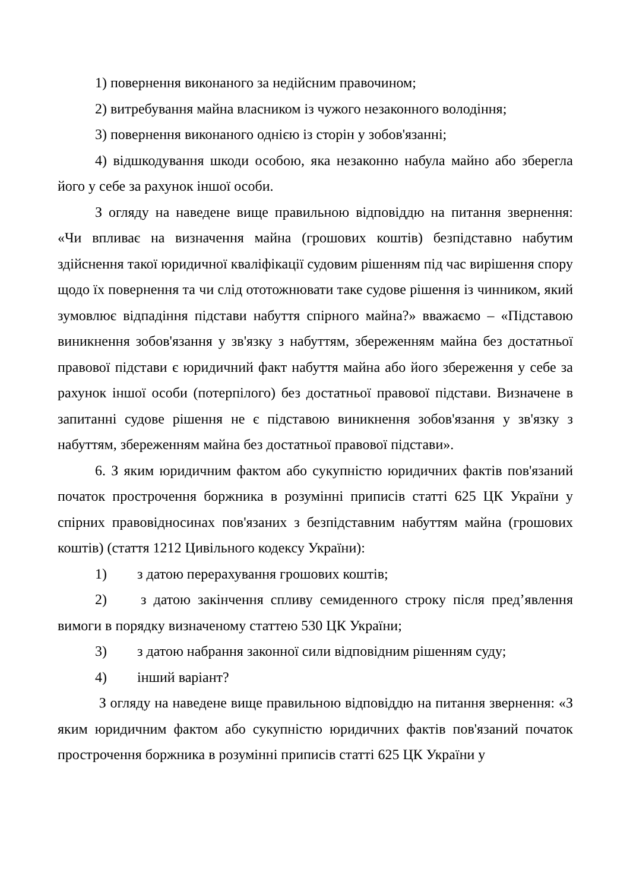1) повернення виконаного за недійсним правочином;
2) витребування майна власником із чужого незаконного володіння;
3) повернення виконаного однією із сторін у зобов'язанні;
4) відшкодування шкоди особою, яка незаконно набула майно або зберегла його у себе за рахунок іншої особи.
З огляду на наведене вище правильною відповіддю на питання звернення: «Чи впливає на визначення майна (грошових коштів) безпідставно набутим здійснення такої юридичної кваліфікації судовим рішенням під час вирішення спору щодо їх повернення та чи слід ототожнювати таке судове рішення із чинником, який зумовлює відпадіння підстави набуття спірного майна?» вважаємо – «Підставою виникнення зобов'язання у зв'язку з набуттям, збереженням майна без достатньої правової підстави є юридичний факт набуття майна або його збереження у себе за рахунок іншої особи (потерпілого) без достатньої правової підстави. Визначене в запитанні судове рішення не є підставою виникнення зобов'язання у зв'язку з набуттям, збереженням майна без достатньої правової підстави».
6. З яким юридичним фактом або сукупністю юридичних фактів пов'язаний початок прострочення боржника в розумінні приписів статті 625 ЦК України у спірних правовідносинах пов'язаних з безпідставним набуттям майна (грошових коштів) (стаття 1212 Цивільного кодексу України):
1) з датою перерахування грошових коштів;
2) з датою закінчення спливу семиденного строку після пред’явлення вимоги в порядку визначеному статтею 530 ЦК України;
3) з датою набрання законної сили відповідним рішенням суду;
4) інший варіант?
З огляду на наведене вище правильною відповіддю на питання звернення: «З яким юридичним фактом або сукупністю юридичних фактів пов'язаний початок прострочення боржника в розумінні приписів статті 625 ЦК України у